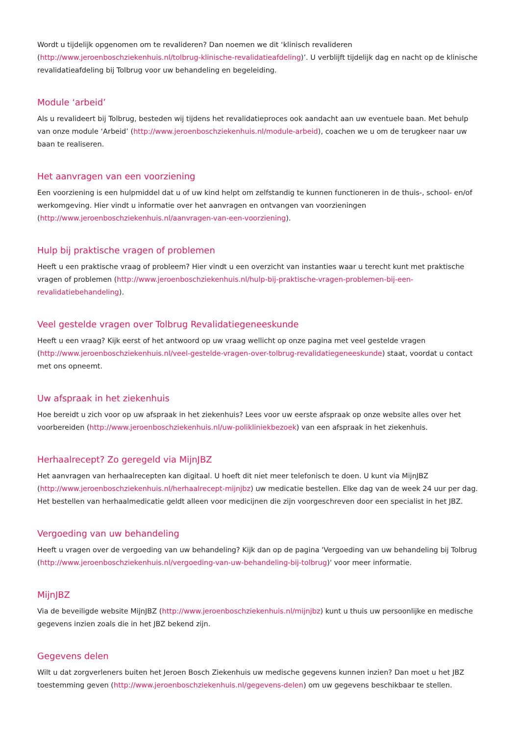Wordt u tijdelijk opgenomen om te revalideren? Dan noemen we dit ‘klinisch revalideren (http://www.jeroenboschziekenhuis.nl/tolbrug-klinische-revalidatieafdeling)’. U verblijft tijdelijk dag en nacht op de klinische revalidatieafdeling bij Tolbrug voor uw behandeling en begeleiding.
Module ‘arbeid’
Als u revalideert bij Tolbrug, besteden wij tijdens het revalidatieproces ook aandacht aan uw eventuele baan. Met behulp van onze module ‘Arbeid’ (http://www.jeroenboschziekenhuis.nl/module-arbeid), coachen we u om de terugkeer naar uw baan te realiseren.
Het aanvragen van een voorziening
Een voorziening is een hulpmiddel dat u of uw kind helpt om zelfstandig te kunnen functioneren in de thuis-, school- en/of werkomgeving. Hier vindt u informatie over het aanvragen en ontvangen van voorzieningen (http://www.jeroenboschziekenhuis.nl/aanvragen-van-een-voorziening).
Hulp bij praktische vragen of problemen
Heeft u een praktische vraag of probleem? Hier vindt u een overzicht van instanties waar u terecht kunt met praktische vragen of problemen (http://www.jeroenboschziekenhuis.nl/hulp-bij-praktische-vragen-problemen-bij-een-revalidatiebehandeling).
Veel gestelde vragen over Tolbrug Revalidatiegeneeskunde
Heeft u een vraag? Kijk eerst of het antwoord op uw vraag wellicht op onze pagina met veel gestelde vragen (http://www.jeroenboschziekenhuis.nl/veel-gestelde-vragen-over-tolbrug-revalidatiegeneeskunde) staat, voordat u contact met ons opneemt.
Uw afspraak in het ziekenhuis
Hoe bereidt u zich voor op uw afspraak in het ziekenhuis? Lees voor uw eerste afspraak op onze website alles over het voorbereiden (http://www.jeroenboschziekenhuis.nl/uw-polikliniekbezoek) van een afspraak in het ziekenhuis.
Herhaalrecept? Zo geregeld via MijnJBZ
Het aanvragen van herhaalrecepten kan digitaal. U hoeft dit niet meer telefonisch te doen. U kunt via MijnJBZ (http://www.jeroenboschziekenhuis.nl/herhaalrecept-mijnjbz) uw medicatie bestellen. Elke dag van de week 24 uur per dag. Het bestellen van herhaalmedicatie geldt alleen voor medicijnen die zijn voorgeschreven door een specialist in het JBZ.
Vergoeding van uw behandeling
Heeft u vragen over de vergoeding van uw behandeling? Kijk dan op de pagina 'Vergoeding van uw behandeling bij Tolbrug (http://www.jeroenboschziekenhuis.nl/vergoeding-van-uw-behandeling-bij-tolbrug)' voor meer informatie.
MijnJBZ
Via de beveiligde website MijnJBZ (http://www.jeroenboschziekenhuis.nl/mijnjbz) kunt u thuis uw persoonlijke en medische gegevens inzien zoals die in het JBZ bekend zijn.
Gegevens delen
Wilt u dat zorgverleners buiten het Jeroen Bosch Ziekenhuis uw medische gegevens kunnen inzien? Dan moet u het JBZ toestemming geven (http://www.jeroenboschziekenhuis.nl/gegevens-delen) om uw gegevens beschikbaar te stellen.